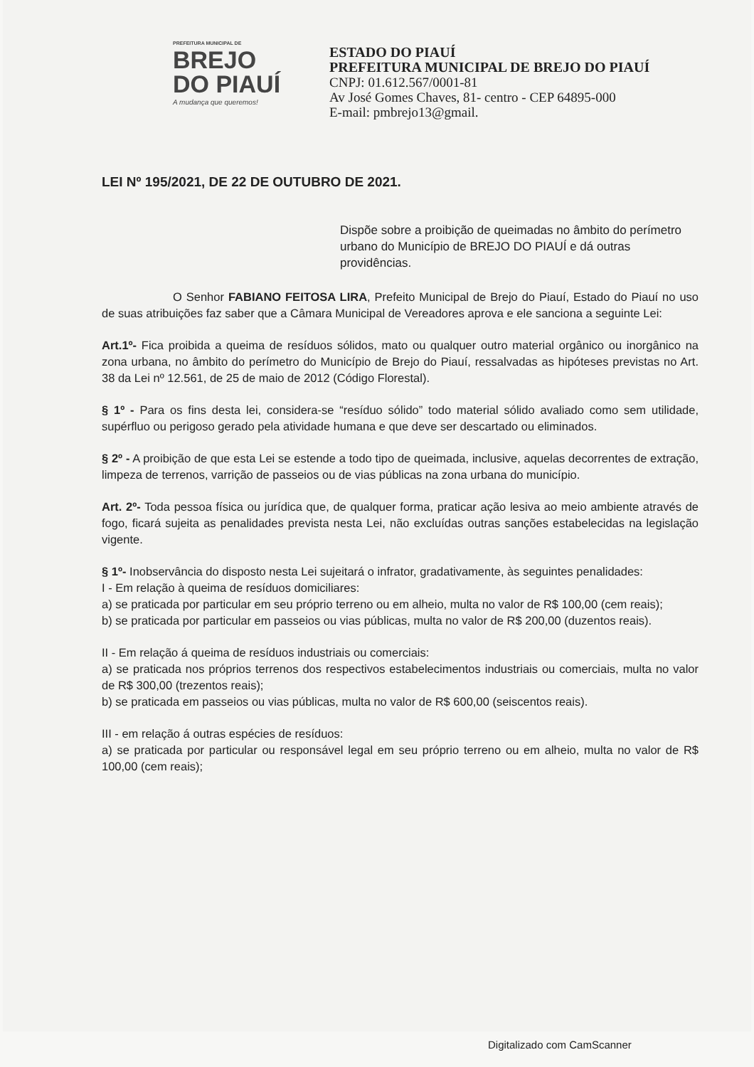PREFEITURA MUNICIPAL DE
BREJO
DO PIAUÍ
A mudança que queremos!
ESTADO DO PIAUÍ
PREFEITURA MUNICIPAL DE BREJO DO PIAUÍ
CNPJ: 01.612.567/0001-81
Av José Gomes Chaves, 81- centro - CEP 64895-000
E-mail: pmbrejo13@gmail.
LEI Nº 195/2021, DE 22 DE OUTUBRO DE 2021.
Dispõe sobre a proibição de queimadas no âmbito do perímetro urbano do Município de BREJO DO PIAUÍ e dá outras providências.
O Senhor FABIANO FEITOSA LIRA, Prefeito Municipal de Brejo do Piauí, Estado do Piauí no uso de suas atribuições faz saber que a Câmara Municipal de Vereadores aprova e ele sanciona a seguinte Lei:
Art.1º- Fica proibida a queima de resíduos sólidos, mato ou qualquer outro material orgânico ou inorgânico na zona urbana, no âmbito do perímetro do Município de Brejo do Piauí, ressalvadas as hipóteses previstas no Art. 38 da Lei nº 12.561, de 25 de maio de 2012 (Código Florestal).
§ 1º - Para os fins desta lei, considera-se “resíduo sólido” todo material sólido avaliado como sem utilidade, supérfluo ou perigoso gerado pela atividade humana e que deve ser descartado ou eliminados.
§ 2º - A proibição de que esta Lei se estende a todo tipo de queimada, inclusive, aquelas decorrentes de extração, limpeza de terrenos, varrição de passeios ou de vias públicas na zona urbana do município.
Art. 2º- Toda pessoa física ou jurídica que, de qualquer forma, praticar ação lesiva ao meio ambiente através de fogo, ficará sujeita as penalidades prevista nesta Lei, não excluídas outras sanções estabelecidas na legislação vigente.
§ 1º- Inobservância do disposto nesta Lei sujeitará o infrator, gradativamente, às seguintes penalidades:
I - Em relação à queima de resíduos domiciliares:
a) se praticada por particular em seu próprio terreno ou em alheio, multa no valor de R$ 100,00 (cem reais);
b) se praticada por particular em passeios ou vias públicas, multa no valor de R$ 200,00 (duzentos reais).
II - Em relação á queima de resíduos industriais ou comerciais:
a) se praticada nos próprios terrenos dos respectivos estabelecimentos industriais ou comerciais, multa no valor de R$ 300,00 (trezentos reais);
b) se praticada em passeios ou vias públicas, multa no valor de R$ 600,00 (seiscentos reais).
III - em relação á outras espécies de resíduos:
a) se praticada por particular ou responsável legal em seu próprio terreno ou em alheio, multa no valor de R$ 100,00 (cem reais);
Digitalizado com CamScanner